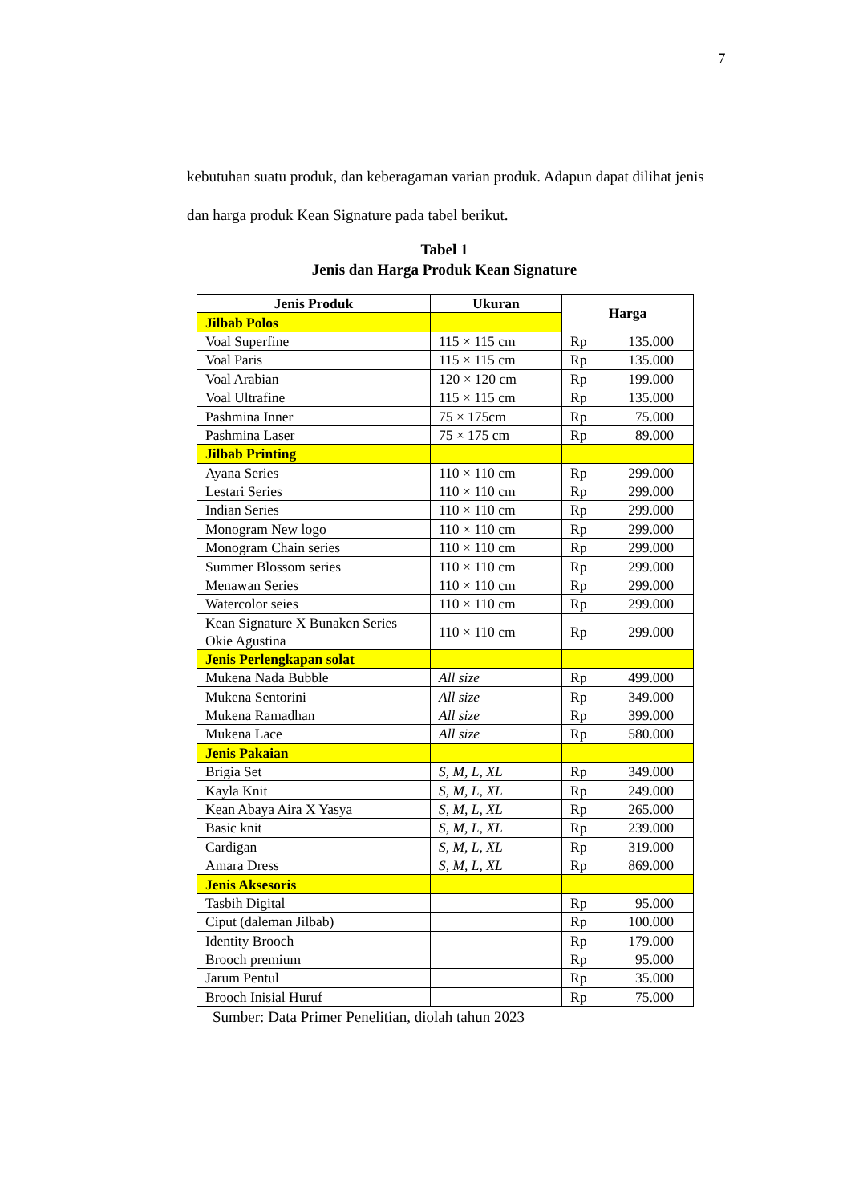7
kebutuhan suatu produk, dan keberagaman varian produk. Adapun dapat dilihat jenis dan harga produk Kean Signature pada tabel berikut.
Tabel 1
Jenis dan Harga Produk Kean Signature
| Jenis Produk | Ukuran | Harga |
| --- | --- | --- |
| Jilbab Polos | | |
| Voal Superfine | 115 × 115 cm | Rp 135.000 |
| Voal Paris | 115 × 115 cm | Rp 135.000 |
| Voal Arabian | 120 × 120 cm | Rp 199.000 |
| Voal Ultrafine | 115 × 115 cm | Rp 135.000 |
| Pashmina Inner | 75 × 175cm | Rp 75.000 |
| Pashmina Laser | 75 × 175 cm | Rp 89.000 |
| Jilbab Printing | | |
| Ayana Series | 110 × 110 cm | Rp 299.000 |
| Lestari Series | 110 × 110 cm | Rp 299.000 |
| Indian Series | 110 × 110 cm | Rp 299.000 |
| Monogram New logo | 110 × 110 cm | Rp 299.000 |
| Monogram Chain series | 110 × 110 cm | Rp 299.000 |
| Summer Blossom series | 110 × 110 cm | Rp 299.000 |
| Menawan Series | 110 × 110 cm | Rp 299.000 |
| Watercolor seies | 110 × 110 cm | Rp 299.000 |
| Kean Signature X Bunaken Series Okie Agustina | 110 × 110 cm | Rp 299.000 |
| Jenis Perlengkapan solat | | |
| Mukena Nada Bubble | All size | Rp 499.000 |
| Mukena Sentorini | All size | Rp 349.000 |
| Mukena Ramadhan | All size | Rp 399.000 |
| Mukena Lace | All size | Rp 580.000 |
| Jenis Pakaian | | |
| Brigia Set | S, M, L, XL | Rp 349.000 |
| Kayla Knit | S, M, L, XL | Rp 249.000 |
| Kean Abaya Aira X Yasya | S, M, L, XL | Rp 265.000 |
| Basic knit | S, M, L, XL | Rp 239.000 |
| Cardigan | S, M, L, XL | Rp 319.000 |
| Amara Dress | S, M, L, XL | Rp 869.000 |
| Jenis Aksesoris | | |
| Tasbih Digital | | Rp 95.000 |
| Ciput (daleman Jilbab) | | Rp 100.000 |
| Identity Brooch | | Rp 179.000 |
| Brooch premium | | Rp 95.000 |
| Jarum Pentul | | Rp 35.000 |
| Brooch Inisial Huruf | | Rp 75.000 |
Sumber: Data Primer Penelitian, diolah tahun 2023